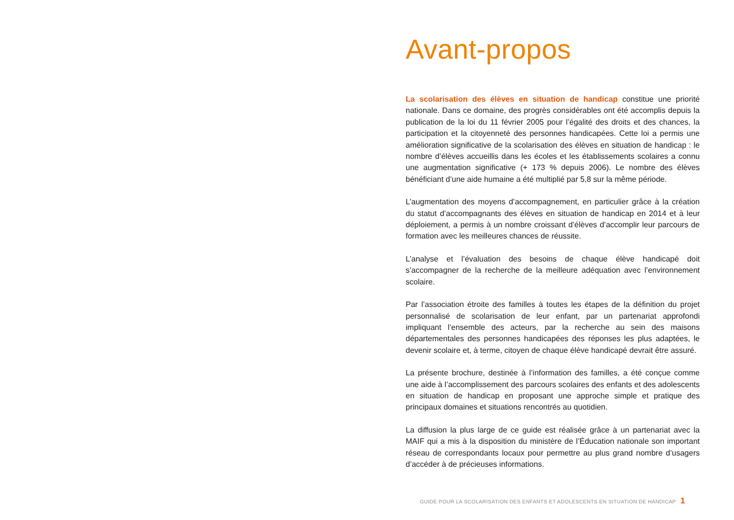Avant-propos
La scolarisation des élèves en situation de handicap constitue une priorité nationale. Dans ce domaine, des progrès considérables ont été accomplis depuis la publication de la loi du 11 février 2005 pour l’égalité des droits et des chances, la participation et la citoyenneté des personnes handicapées. Cette loi a permis une amélioration significative de la scolarisation des élèves en situation de handicap : le nombre d’élèves accueillis dans les écoles et les établissements scolaires a connu une augmentation significative (+ 173 % depuis 2006). Le nombre des élèves bénéficiant d’une aide humaine a été multiplié par 5,8 sur la même période.
L’augmentation des moyens d’accompagnement, en particulier grâce à la création du statut d’accompagnants des élèves en situation de handicap en 2014 et à leur déploiement, a permis à un nombre croissant d’élèves d’accomplir leur parcours de formation avec les meilleures chances de réussite.
L’analyse et l’évaluation des besoins de chaque élève handicapé doit s’accompagner de la recherche de la meilleure adéquation avec l’environnement scolaire.
Par l’association étroite des familles à toutes les étapes de la définition du projet personnalisé de scolarisation de leur enfant, par un partenariat approfondi impliquant l’ensemble des acteurs, par la recherche au sein des maisons départementales des personnes handicapées des réponses les plus adaptées, le devenir scolaire et, à terme, citoyen de chaque élève handicapé devrait être assuré.
La présente brochure, destinée à l’information des familles, a été conçue comme une aide à l’accomplissement des parcours scolaires des enfants et des adolescents en situation de handicap en proposant une approche simple et pratique des principaux domaines et situations rencontrés au quotidien.
La diffusion la plus large de ce guide est réalisée grâce à un partenariat avec la MAIF qui a mis à la disposition du ministère de l’Éducation nationale son important réseau de correspondants locaux pour permettre au plus grand nombre d’usagers d’accéder à de précieuses informations.
GUIDE POUR LA SCOLARISATION DES ENFANTS ET ADOLESCENTS EN SITUATION DE HANDICAP 1